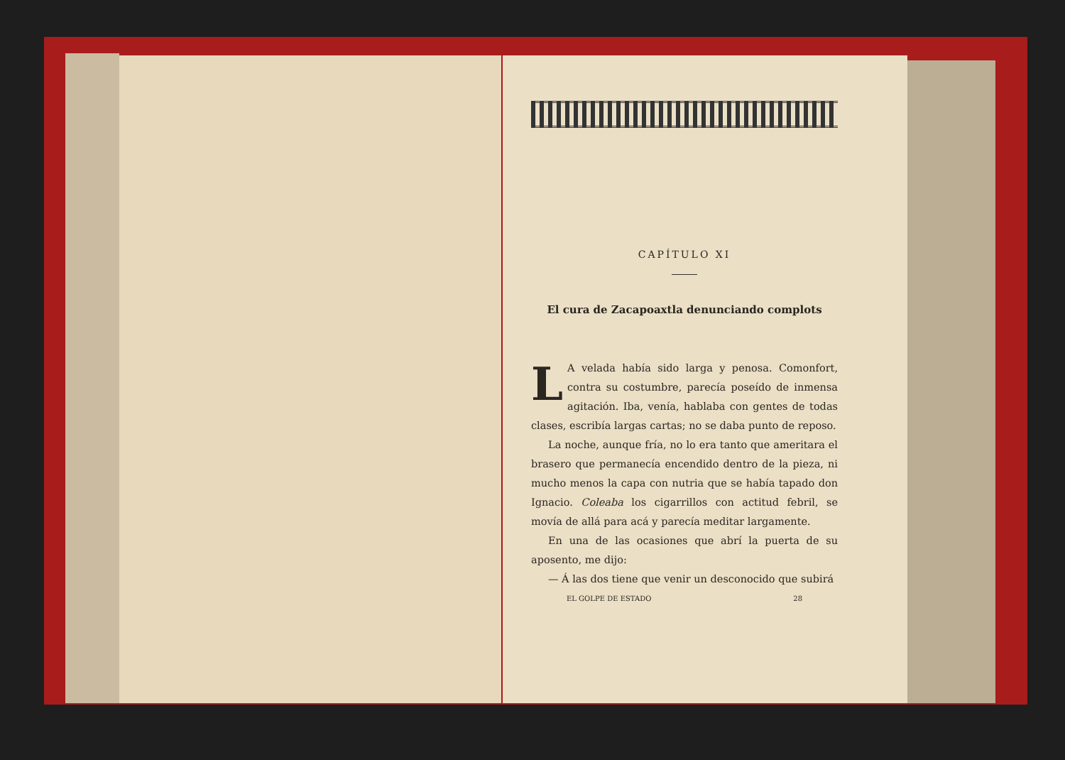CAPÍTULO XI
El cura de Zacapoaxtla denunciando complots
LA velada había sido larga y penosa. Comonfort, contra su costumbre, parecía poseído de inmensa agitación. Iba, venía, hablaba con gentes de todas clases, escribía largas cartas; no se daba punto de reposo.
La noche, aunque fría, no lo era tanto que ameritara el brasero que permanecía encendido dentro de la pieza, ni mucho menos la capa con nutria que se había tapado don Ignacio. Coleaba los cigarrillos con actitud febril, se movía de allá para acá y parecía meditar largamente.
En una de las ocasiones que abrí la puerta de su aposento, me dijo:
— Á las dos tiene que venir un desconocido que subirá
EL GOLPE DE ESTADO 28